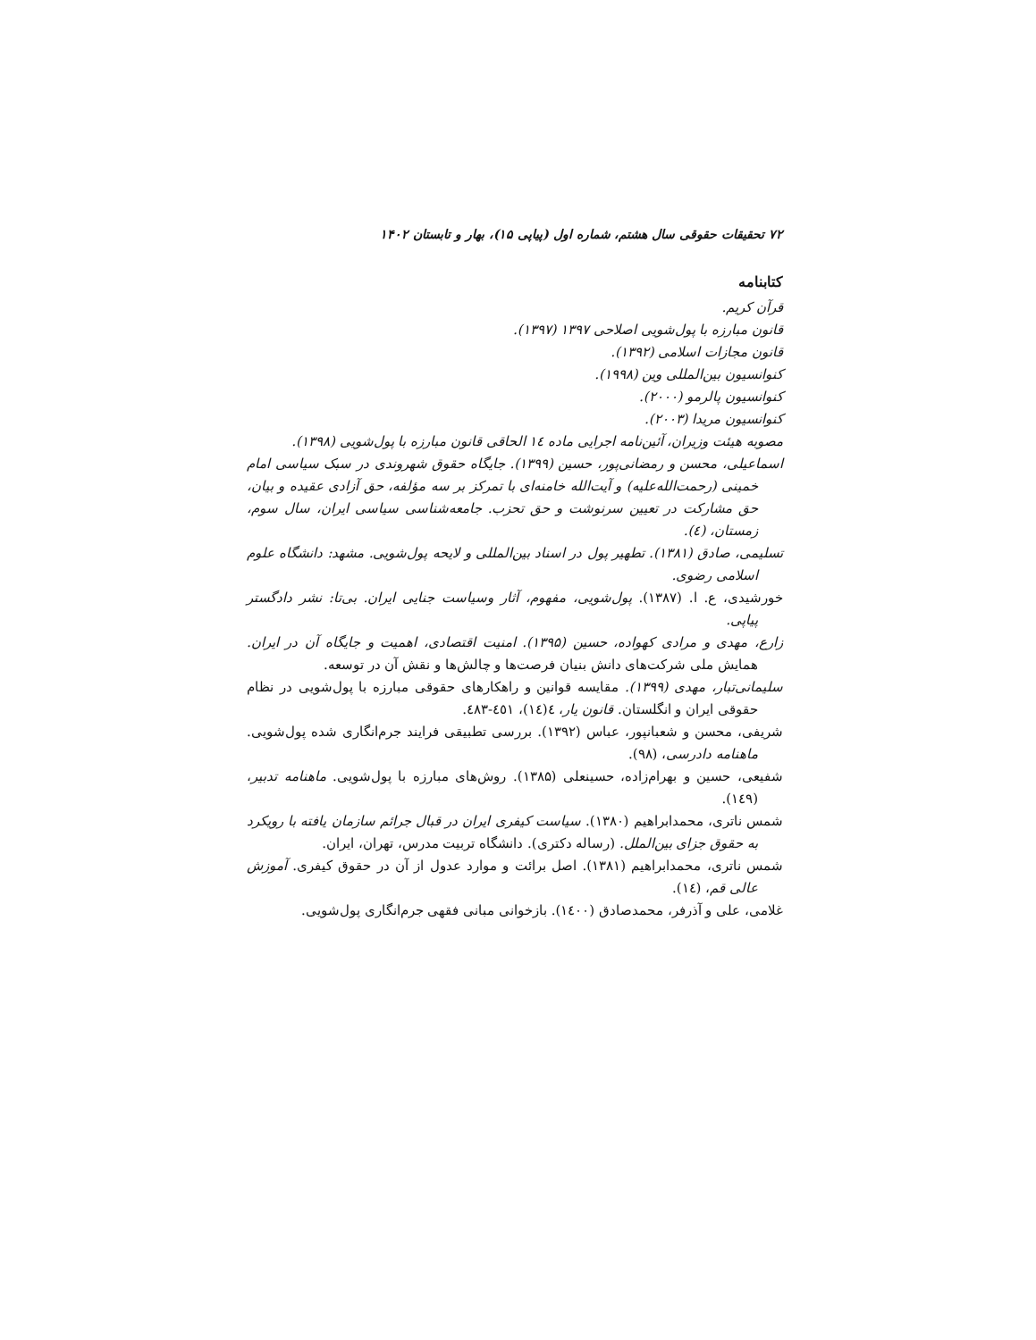۷۲ تحقیقات حقوقی سال هشتم، شماره اول (پیاپی ۱۵)، بهار و تابستان ۱۴۰۲
کتابنامه
قرآن کریم.
قانون مبارزه با پول‌شویی اصلاحی ۱۳۹۷ (۱۳۹۷).
قانون مجازات اسلامی (۱۳۹۲).
کنوانسیون بین‌المللی وین (۱۹۹۸).
کنوانسیون پالرمو (۲۰۰۰).
کنوانسیون مریدا (۲۰۰۳).
مصوبه هیئت وزیران، آئین‌نامه اجرایی ماده ۱٤ الحاقی قانون مبارزه با پول‌شویی (۱۳۹۸).
اسماعیلی، محسن و رمضانی‌پور، حسین (۱۳۹۹). جایگاه حقوق شهروندی در سبک سیاسی امام خمینی (رحمت‌الله‌علیه) و آیت‌الله خامنه‌ای با تمرکز بر سه مؤلفه، حق آزادی عقیده و بیان، حق مشارکت در تعیین سرنوشت و حق تحزب. جامعه‌شناسی سیاسی ایران، سال سوم، زمستان، (٤).
تسلیمی، صادق (۱۳۸۱). تطهیر پول در اسناد بین‌المللی و لایحه پول‌شویی. مشهد: دانشگاه علوم اسلامی رضوی.
خورشیدی، ع. ا. (۱۳۸۷). پول‌شویی، مفهوم، آثار وسیاست جنایی ایران. بی‌تا: نشر دادگستر پیاپی.
زارع، مهدی و مرادی کهواده، حسین (۱۳۹۵). امنیت اقتصادی، اهمیت و جایگاه آن در ایران. همایش ملی شرکت‌های دانش بنیان فرصت‌ها و چالش‌ها و نقش آن در توسعه.
سلیمانی‌تبار، مهدی (۱۳۹۹). مقایسه قوانین و راهکارهای حقوقی مبارزه با پول‌شویی در نظام حقوقی ایران و انگلستان. قانون یار، ٤(۱٤)، ٤٥۱-٤۸۳.
شریفی، محسن و شعبانپور، عباس (۱۳۹۲). بررسی تطبیقی فرایند جرم‌انگاری شده پول‌شویی. ماهنامه دادرسی، (۹۸).
شفیعی، حسین و بهرام‌زاده، حسینعلی (۱۳۸۵). روش‌های مبارزه با پول‌شویی. ماهنامه تدبیر، (۱٤۹).
شمس ناتری، محمدابراهیم (۱۳۸۰). سیاست کیفری ایران در قبال جرائم سازمان یافته با رویکرد به حقوق جزای بین‌الملل. (رساله دکتری). دانشگاه تربیت مدرس، تهران، ایران.
شمس ناتری، محمدابراهیم (۱۳۸۱). اصل برائت و موارد عدول از آن در حقوق کیفری. آموزش عالی قم، (۱٤).
غلامی، علی و آذرفر، محمدصادق (۱٤۰۰). بازخوانی مبانی فقهی جرم‌انگاری پول‌شویی.